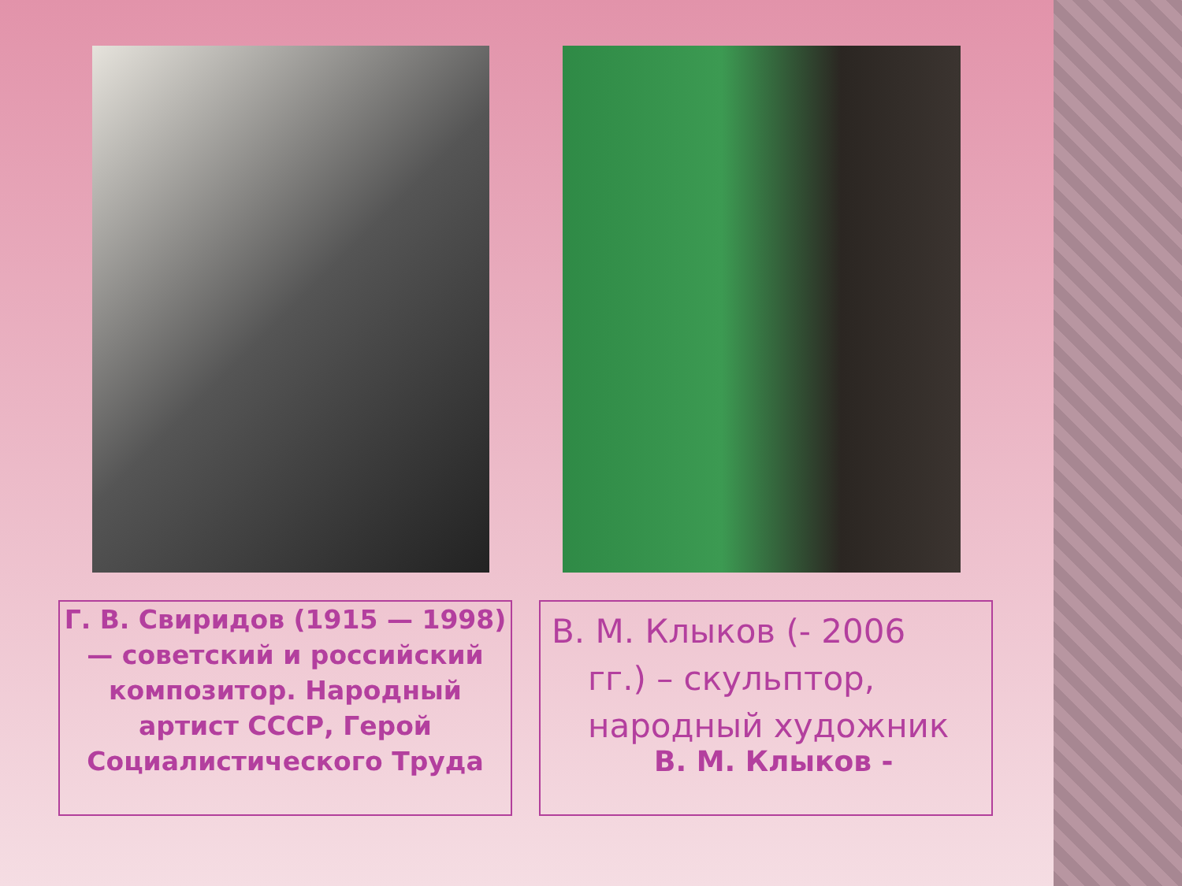Г. В. Свиридов (1915 — 1998) — советский и российский композитор. Народный артист СССР, Герой Социалистического Труда
В. М. Клыков (- 2006
гг.) – скульптор, народный художник
В. М. Клыков -